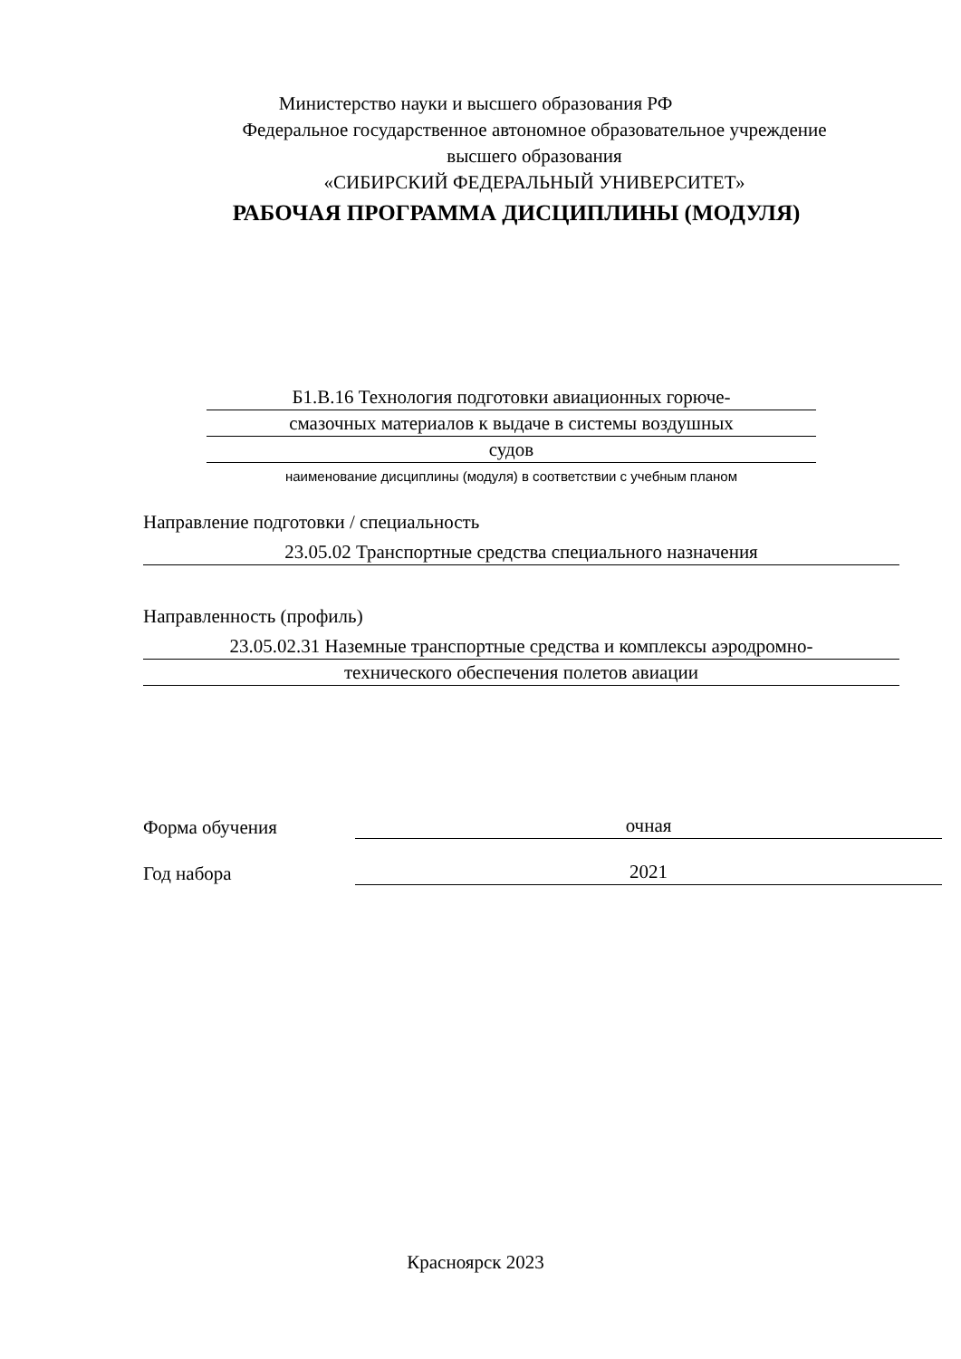Министерство науки и высшего образования РФ
Федеральное государственное автономное образовательное учреждение
высшего образования
«СИБИРСКИЙ ФЕДЕРАЛЬНЫЙ УНИВЕРСИТЕТ»
РАБОЧАЯ ПРОГРАММА ДИСЦИПЛИНЫ (МОДУЛЯ)
Б1.В.16 Технология подготовки авиационных горюче-
смазочных материалов к выдаче в системы воздушных
судов
наименование дисциплины (модуля) в соответствии с учебным планом
Направление подготовки / специальность
23.05.02 Транспортные средства специального назначения
Направленность (профиль)
23.05.02.31 Наземные транспортные средства и комплексы аэродромно-
технического обеспечения полетов авиации
Форма обучения
очная
Год набора
2021
Красноярск 2023